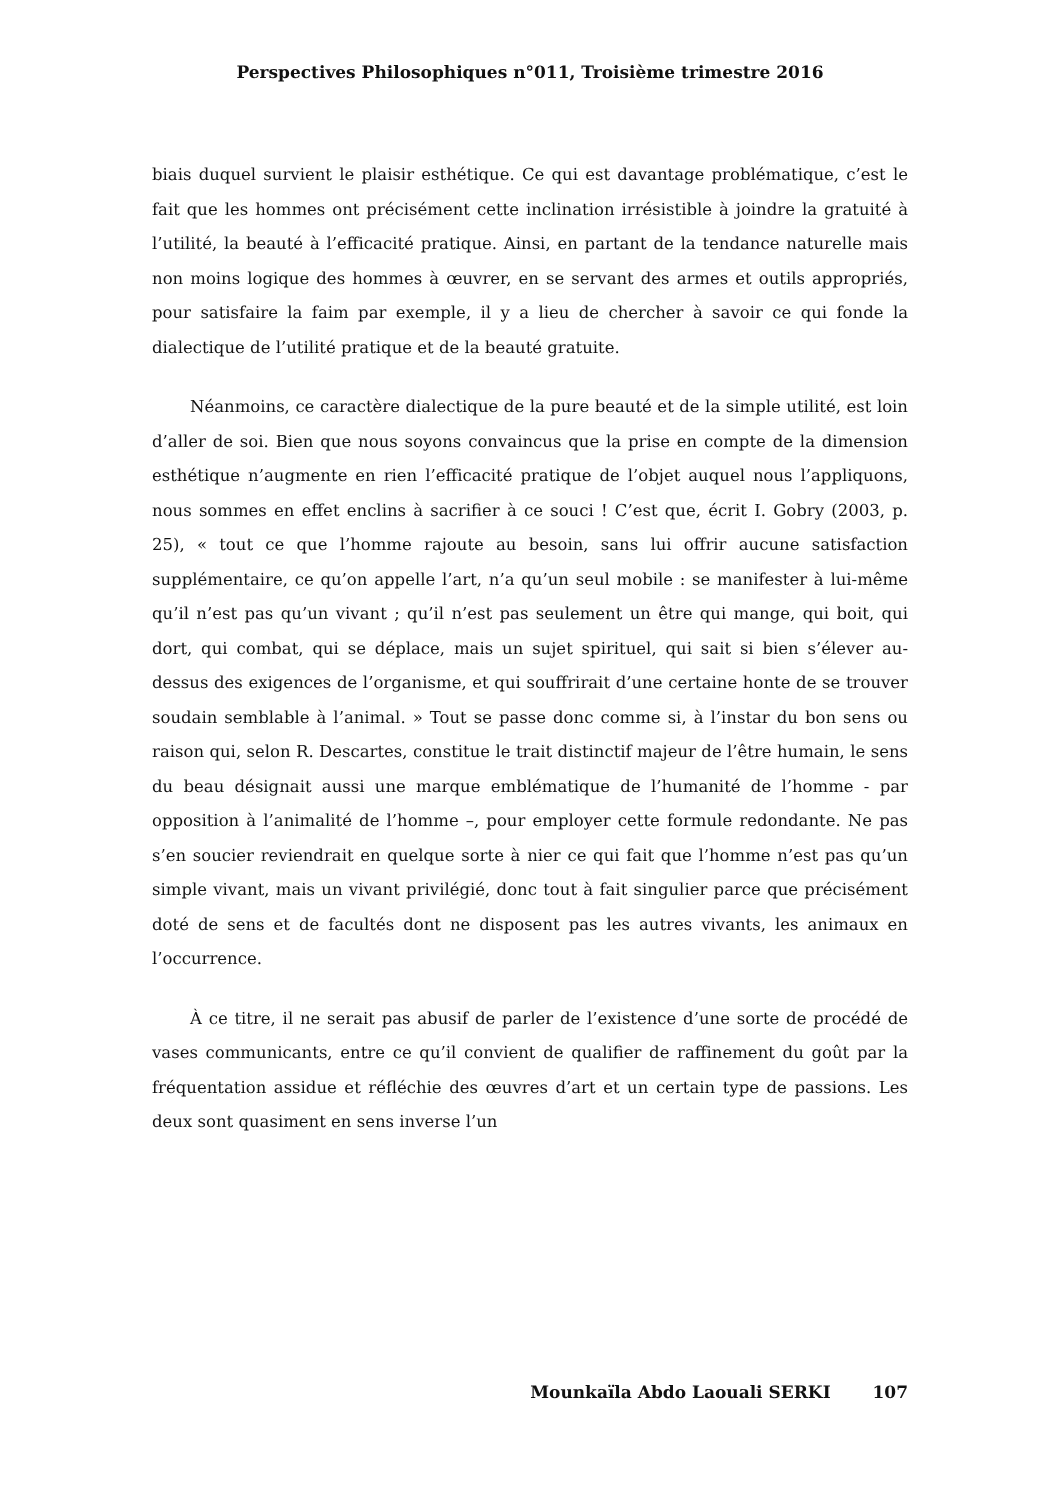Perspectives Philosophiques n°011, Troisième trimestre 2016
biais duquel survient le plaisir esthétique. Ce qui est davantage problématique, c’est le fait que les hommes ont précisément cette inclination irrésistible à joindre la gratuité à l’utilité, la beauté à l’efficacité pratique. Ainsi, en partant de la tendance naturelle mais non moins logique des hommes à œuvrer, en se servant des armes et outils appropriés, pour satisfaire la faim par exemple, il y a lieu de chercher à savoir ce qui fonde la dialectique de l’utilité pratique et de la beauté gratuite.
Néanmoins, ce caractère dialectique de la pure beauté et de la simple utilité, est loin d’aller de soi. Bien que nous soyons convaincus que la prise en compte de la dimension esthétique n’augmente en rien l’efficacité pratique de l’objet auquel nous l’appliquons, nous sommes en effet enclins à sacrifier à ce souci ! C’est que, écrit I. Gobry (2003, p. 25), « tout ce que l’homme rajoute au besoin, sans lui offrir aucune satisfaction supplémentaire, ce qu’on appelle l’art, n’a qu’un seul mobile : se manifester à lui-même qu’il n’est pas qu’un vivant ; qu’il n’est pas seulement un être qui mange, qui boit, qui dort, qui combat, qui se déplace, mais un sujet spirituel, qui sait si bien s’élever au-dessus des exigences de l’organisme, et qui souffrirait d’une certaine honte de se trouver soudain semblable à l’animal. » Tout se passe donc comme si, à l’instar du bon sens ou raison qui, selon R. Descartes, constitue le trait distinctif majeur de l’être humain, le sens du beau désignait aussi une marque emblématique de l’humanité de l’homme - par opposition à l’animalité de l’homme –, pour employer cette formule redondante. Ne pas s’en soucier reviendrait en quelque sorte à nier ce qui fait que l’homme n’est pas qu’un simple vivant, mais un vivant privilégié, donc tout à fait singulier parce que précisément doté de sens et de facultés dont ne disposent pas les autres vivants, les animaux en l’occurrence.
À ce titre, il ne serait pas abusif de parler de l’existence d’une sorte de procédé de vases communicants, entre ce qu’il convient de qualifier de raffinement du goût par la fréquentation assidue et réfléchie des œuvres d’art et un certain type de passions. Les deux sont quasiment en sens inverse l’un
Mounkaïla Abdo Laouali SERKI 107